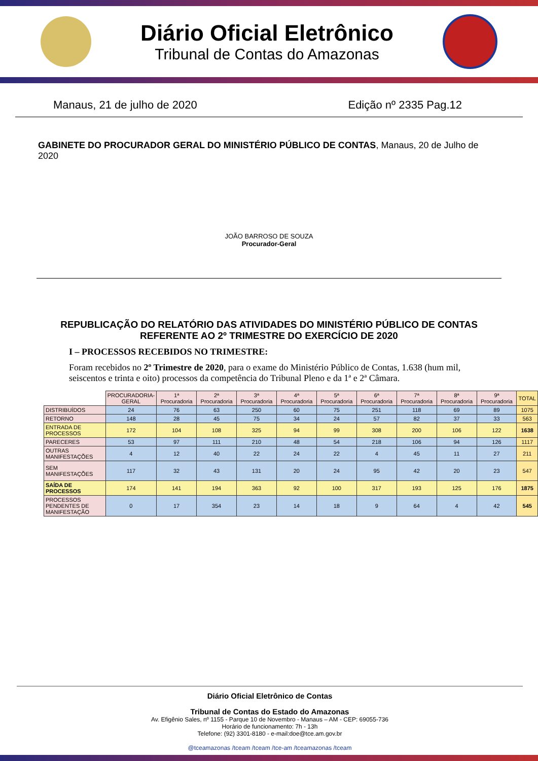Diário Oficial Eletrônico
Tribunal de Contas do Amazonas
Manaus, 21 de julho de 2020 Edição nº 2335 Pag.12
GABINETE DO PROCURADOR GERAL DO MINISTÉRIO PÚBLICO DE CONTAS, Manaus, 20 de Julho de 2020
JOÃO BARROSO DE SOUZA
Procurador-Geral
REPUBLICAÇÃO DO RELATÓRIO DAS ATIVIDADES DO MINISTÉRIO PÚBLICO DE CONTAS REFERENTE AO 2º TRIMESTRE DO EXERCÍCIO DE 2020
I – PROCESSOS RECEBIDOS NO TRIMESTRE:
Foram recebidos no 2º Trimestre de 2020, para o exame do Ministério Público de Contas, 1.638 (hum mil, seiscentos e trinta e oito) processos da competência do Tribunal Pleno e da 1ª e 2ª Câmara.
| | PROCURADORIA- GERAL | 1ª Procuradoria | 2ª Procuradoria | 3ª Procuradoria | 4ª Procuradoria | 5ª Procuradoria | 6ª Procuradoria | 7ª Procuradoria | 8ª Procuradoria | 9ª Procuradoria | TOTAL |
| DISTRIBUÍDOS | 24 | 76 | 63 | 250 | 60 | 75 | 251 | 118 | 69 | 89 | 1075 |
| RETORNO | 148 | 28 | 45 | 75 | 34 | 24 | 57 | 82 | 37 | 33 | 563 |
| ENTRADA DE PROCESSOS | 172 | 104 | 108 | 325 | 94 | 99 | 308 | 200 | 106 | 122 | 1638 |
| PARECERES | 53 | 97 | 111 | 210 | 48 | 54 | 218 | 106 | 94 | 126 | 1117 |
| OUTRAS MANIFESTAÇÕES | 4 | 12 | 40 | 22 | 24 | 22 | 4 | 45 | 11 | 27 | 211 |
| SEM MANIFESTAÇÕES | 117 | 32 | 43 | 131 | 20 | 24 | 95 | 42 | 20 | 23 | 547 |
| SAÍDA DE PROCESSOS | 174 | 141 | 194 | 363 | 92 | 100 | 317 | 193 | 125 | 176 | 1875 |
| PROCESSOS PENDENTES DE MANIFESTAÇÃO | 0 | 17 | 354 | 23 | 14 | 18 | 9 | 64 | 4 | 42 | 545 |
Diário Oficial Eletrônico de Contas
Tribunal de Contas do Estado do Amazonas
Av. Efigênio Sales, nº 1155 - Parque 10 de Novembro - Manaus – AM - CEP: 69055-736
Horário de funcionamento: 7h - 13h
Telefone: (92) 3301-8180 - e-mail:doe@tce.am.gov.br
@tceamazonas /tceam /tceam /tce-am /tceamazonas /tceam